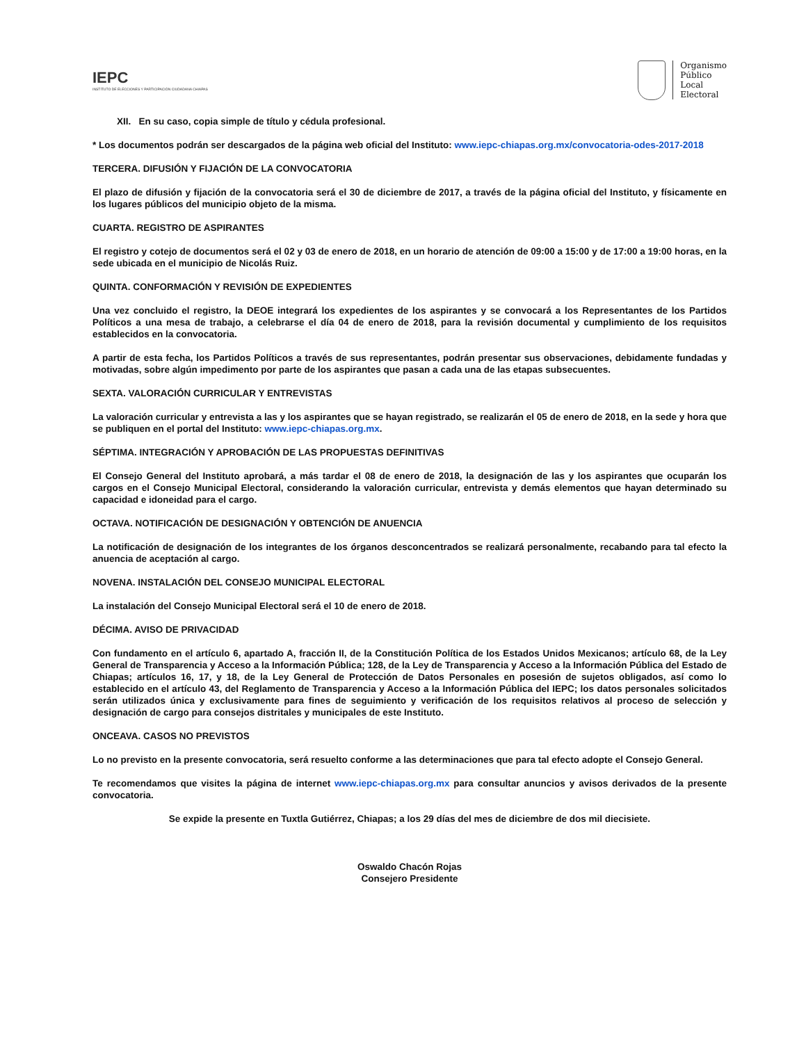IEPC
INSTITUTO DE ELECCIONES Y PARTICIPACIÓN CIUDADANA CHIAPAS
Organismo
Público
Local
Electoral
XII. En su caso, copia simple de título y cédula profesional.
* Los documentos podrán ser descargados de la página web oficial del Instituto: www.iepc-chiapas.org.mx/convocatoria-odes-2017-2018
TERCERA. DIFUSIÓN Y FIJACIÓN DE LA CONVOCATORIA
El plazo de difusión y fijación de la convocatoria será el 30 de diciembre de 2017, a través de la página oficial del Instituto, y físicamente en los lugares públicos del municipio objeto de la misma.
CUARTA. REGISTRO DE ASPIRANTES
El registro y cotejo de documentos será el 02 y 03 de enero de 2018, en un horario de atención de 09:00 a 15:00 y de 17:00 a 19:00 horas, en la sede ubicada en el municipio de Nicolás Ruiz.
QUINTA. CONFORMACIÓN Y REVISIÓN DE EXPEDIENTES
Una vez concluido el registro, la DEOE integrará los expedientes de los aspirantes y se convocará a los Representantes de los Partidos Políticos a una mesa de trabajo, a celebrarse el día 04 de enero de 2018, para la revisión documental y cumplimiento de los requisitos establecidos en la convocatoria.
A partir de esta fecha, los Partidos Políticos a través de sus representantes, podrán presentar sus observaciones, debidamente fundadas y motivadas, sobre algún impedimento por parte de los aspirantes que pasan a cada una de las etapas subsecuentes.
SEXTA. VALORACIÓN CURRICULAR Y ENTREVISTAS
La valoración curricular y entrevista a las y los aspirantes que se hayan registrado, se realizarán el 05 de enero de 2018, en la sede y hora que se publiquen en el portal del Instituto: www.iepc-chiapas.org.mx.
SÉPTIMA. INTEGRACIÓN Y APROBACIÓN DE LAS PROPUESTAS DEFINITIVAS
El Consejo General del Instituto aprobará, a más tardar el 08 de enero de 2018, la designación de las y los aspirantes que ocuparán los cargos en el Consejo Municipal Electoral, considerando la valoración curricular, entrevista y demás elementos que hayan determinado su capacidad e idoneidad para el cargo.
OCTAVA. NOTIFICACIÓN DE DESIGNACIÓN Y OBTENCIÓN DE ANUENCIA
La notificación de designación de los integrantes de los órganos desconcentrados se realizará personalmente, recabando para tal efecto la anuencia de aceptación al cargo.
NOVENA. INSTALACIÓN DEL CONSEJO MUNICIPAL ELECTORAL
La instalación del Consejo Municipal Electoral será el 10 de enero de 2018.
DÉCIMA. AVISO DE PRIVACIDAD
Con fundamento en el artículo 6, apartado A, fracción II, de la Constitución Política de los Estados Unidos Mexicanos; artículo 68, de la Ley General de Transparencia y Acceso a la Información Pública; 128, de la Ley de Transparencia y Acceso a la Información Pública del Estado de Chiapas; artículos 16, 17, y 18, de la Ley General de Protección de Datos Personales en posesión de sujetos obligados, así como lo establecido en el artículo 43, del Reglamento de Transparencia y Acceso a la Información Pública del IEPC; los datos personales solicitados serán utilizados única y exclusivamente para fines de seguimiento y verificación de los requisitos relativos al proceso de selección y designación de cargo para consejos distritales y municipales de este Instituto.
ONCEAVA. CASOS NO PREVISTOS
Lo no previsto en la presente convocatoria, será resuelto conforme a las determinaciones que para tal efecto adopte el Consejo General.
Te recomendamos que visites la página de internet www.iepc-chiapas.org.mx para consultar anuncios y avisos derivados de la presente convocatoria.
Se expide la presente en Tuxtla Gutiérrez, Chiapas; a los 29 días del mes de diciembre de dos mil diecisiete.
Oswaldo Chacón Rojas
Consejero Presidente